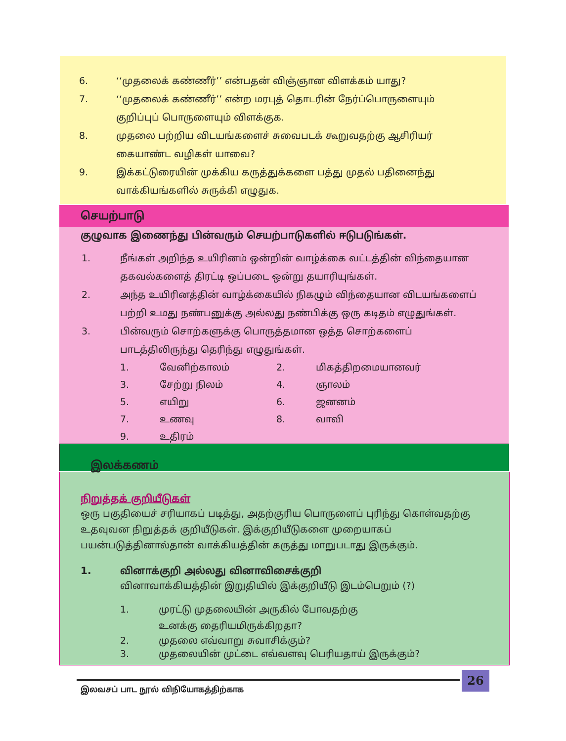6. ‘‘முதலைக் கண்ணீர்’’ என்பதன் விஞ்ஞான விளக்கம் யாது?
7. ‘‘முதலைக் கண்ணீர்’’ என்ற மரபுத் தொடரின் நேர்ப்பொருளையும் குறிப்புப் பொருளையும் விளக்குக.
8. முதலை பற்றிய விடயங்களைச் சுவைபடக் கூறுவதற்கு ஆசிரியர் கையாண்ட வழிகள் யாவை?
9. இக்கட்டுரையின் முக்கிய கருத்துக்களை பத்து முதல் பதினைந்து வாக்கியங்களில் சுருக்கி எழுதுக.
செயற்பாடு
குழுவாக இணைந்து பின்வரும் செயற்பாடுகளில் ஈடுபடுங்கள்.
1. நீங்கள் அறிந்த உயிரினம் ஒன்றின் வாழ்க்கை வட்டத்தின் விந்தையான தகவல்களைத் திரட்டி ஒப்படை ஒன்று தயாரியுங்கள்.
2. அந்த உயிரினத்தின் வாழ்க்கையில் நிகழும் விந்தையான விடயங்களைப் பற்றி உமது நண்பனுக்கு அல்லது நண்பிக்கு ஒரு கடிதம் எழுதுங்கள்.
3. பின்வரும் சொற்களுக்கு பொருத்தமான ஒத்த சொற்களைப் பாடத்திலிருந்து தெரிந்து எழுதுங்கள்.
1. வேனிற்காலம் 2. மிகத்திறமையானவர் 3. சேற்று நிலம் 4. ஞாலம் 5. எயிறு 6. ஜனனம் 7. உணவு 8. வாவி 9. உதிரம்
இலக்கணம்
நிறுத்தக் குறியீடுகள்
ஒரு பகுதியைச் சரியாகப் படித்து, அதற்குரிய பொருளைப் புரிந்து கொள்வதற்கு உதவுவன நிறுத்தக் குறியீடுகள். இக்குறியீடுகளை முறையாகப் பயன்படுத்தினால்தான் வாக்கியத்தின் கருத்து மாறுபடாது இருக்கும்.
1. வினாக்குறி அல்லது வினாவிசைக்குறி
வினாவாக்கியத்தின் இறுதியில் இக்குறியீடு இடம்பெறும் (?)
1. முரட்டு முதலையின் அருகில் போவதற்கு உனக்கு தைரியமிருக்கிறதா?
2. முதலை எவ்வாறு சுவாசிக்கும்?
3. முதலையின் முட்டை எவ்வளவு பெரியதாய் இருக்கும்?
26
இலவசப் பாட நூல் விநியோகத்திற்காக